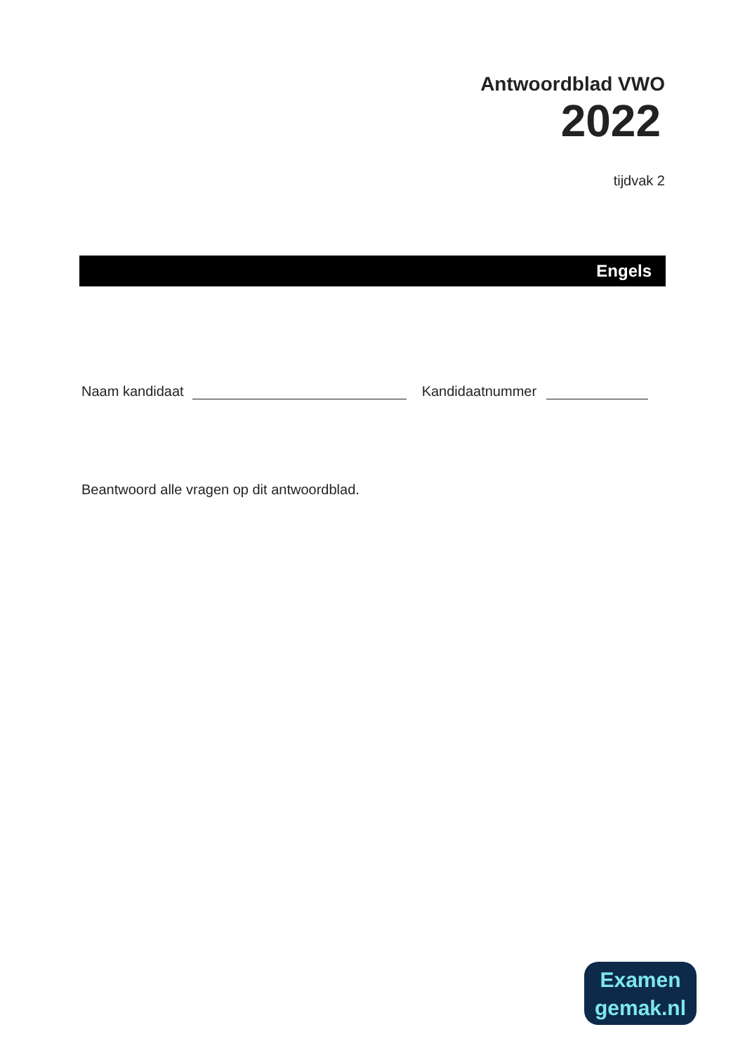Antwoordblad VWO
2022
tijdvak 2
Engels
Naam kandidaat Kandidaatnummer
Beantwoord alle vragen op dit antwoordblad.
Examen
gemak.nl